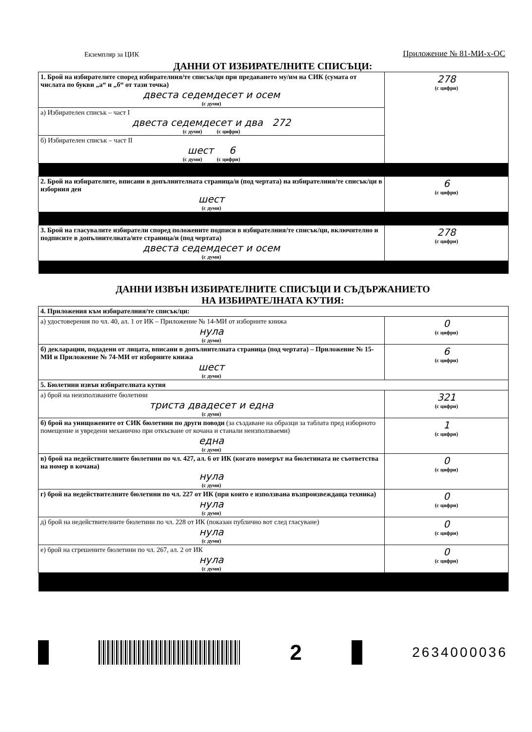Екземпляр за ЦИК Приложение № 81-МИ-х-ОС
ДАННИ ОТ ИЗБИРАТЕЛНИТЕ СПИСЪЦИ:
| 1. Брой на избирателите според избирателния/те списък/ци при предаването му/им на СИК (сумата от числата по букви „а“ и „б“ от тази точка) двеста седемдесет и осем (с думи) | 278 (с цифри) |
| а) Избирателен списък – част I двеста седемдесет и два 272 (с думи) (с цифри) | |
| б) Избирателен списък – част II шест 6 (с думи) (с цифри) | |
| 2. Брой на избирателите, вписани в допълнителната страница/и (под чертата) на избирателния/те списък/ци в изборния ден шест (с думи) | 6 (с цифри) |
| 3. Брой на гласувалите избиратели според положените подписи в избирателния/те списък/ци, включително и подписите в допълнителната/ите страница/и (под чертата) двеста седемдесет и осем (с думи) | 278 (с цифри) |
ДАННИ ИЗВЪН ИЗБИРАТЕЛНИТЕ СПИСЪЦИ И СЪДЪРЖАНИЕТО
НА ИЗБИРАТЕЛНАТА КУТИЯ:
| 4. Приложения към избирателния/те списък/ци: | |
| а) удостоверения по чл. 40, ал. 1 от ИК – Приложение № 14-МИ от изборните книжа нула (с думи) | 0 (с цифри) |
| б) декларации, подадени от лицата, вписани в допълнителната страница (под чертата) – Приложение № 15-МИ и Приложение № 74-МИ от изборните книжа шест (с думи) | 6 (с цифри) |
| 5. Бюлетини извън избирателната кутия | |
| а) брой на неизползваните бюлетини триста двадесет и една (с думи) | 321 (с цифри) |
| б) брой на унищожените от СИК бюлетини по други поводи (за създаване на образци за таблата пред изборното помещение и увредени механично при откъсване от кочана и станали неизползваеми) една (с думи) | 1 (с цифри) |
| в) брой на недействителните бюлетини по чл. 427, ал. 6 от ИК (когато номерът на бюлетината не съответства на номер в кочана) нула (с думи) | 0 (с цифри) |
| г) брой на недействителните бюлетини по чл. 227 от ИК (при които е използвана възпроизвеждаща техника) нула (с думи) | 0 (с цифри) |
| д) брой на недействителните бюлетини по чл. 228 от ИК (показан публично вот след гласуване) нула (с думи) | 0 (с цифри) |
| е) брой на сгрешените бюлетини по чл. 267, ал. 2 от ИК нула (с думи) | 0 (с цифри) |
2
2634000036